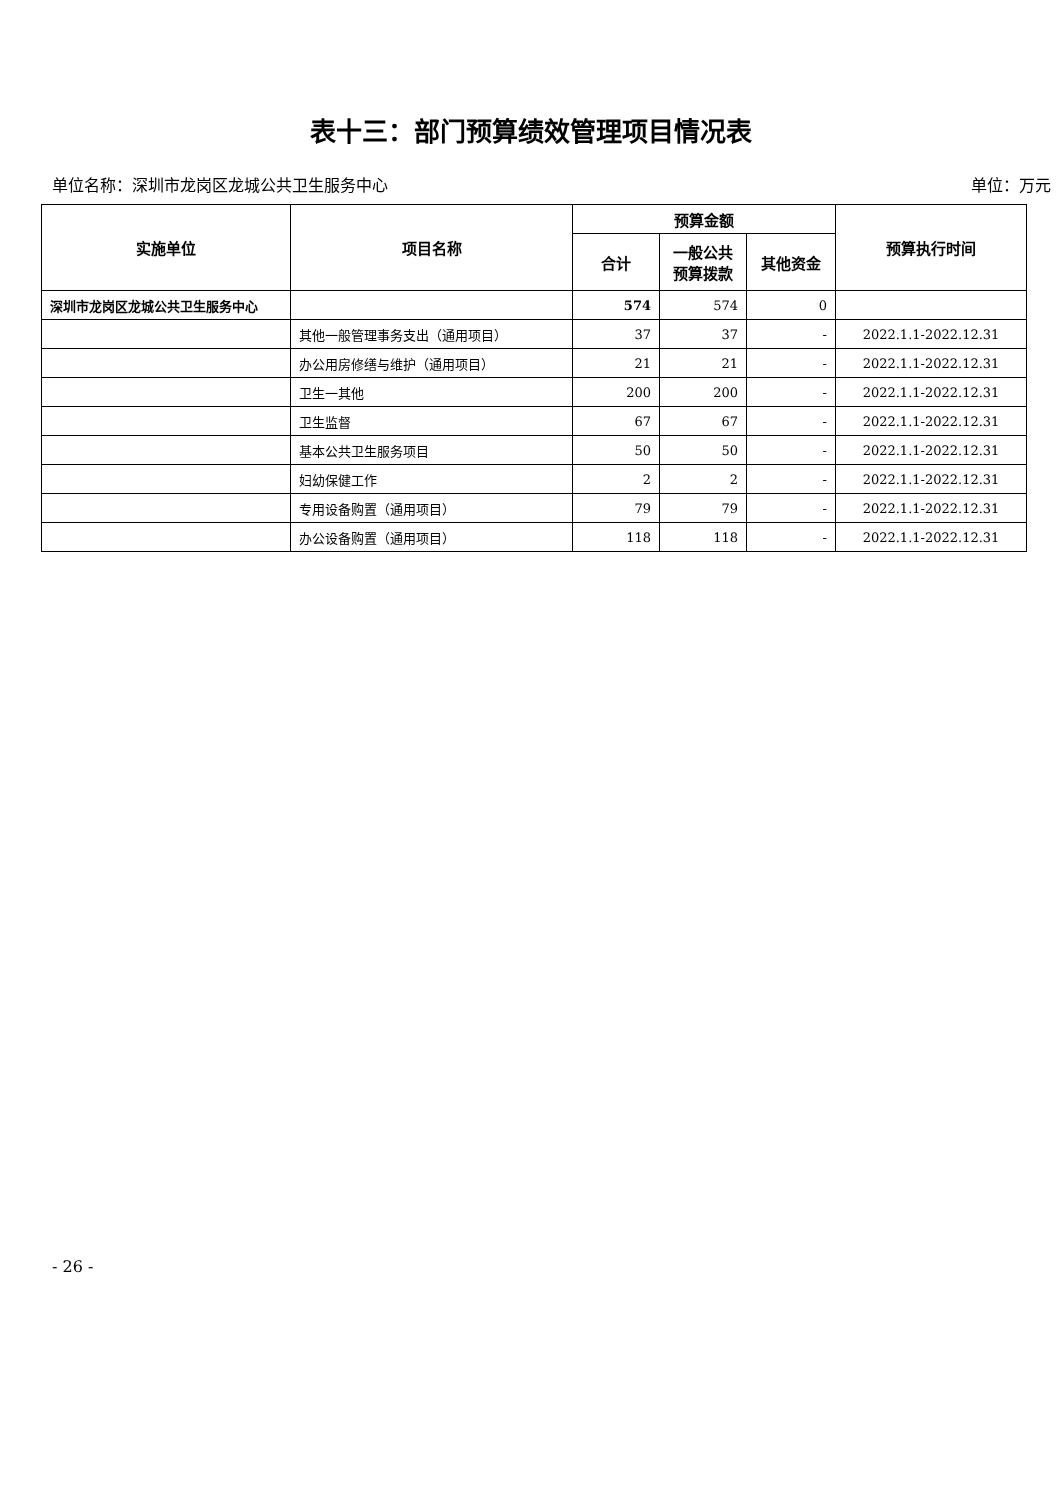表十三：部门预算绩效管理项目情况表
单位名称：深圳市龙岗区龙城公共卫生服务中心 单位：万元
| 实施单位 | 项目名称 | 预算金额 | | | 预算执行时间 |
| --- | --- | --- | --- | --- | --- |
| | | 合计 | 一般公共 预算拨款 | 其他资金 | |
| 深圳市龙岗区龙城公共卫生服务中心 | | 574 | 574 | 0 | |
| | 其他一般管理事务支出（通用项目） | 37 | 37 | - | 2022.1.1-2022.12.31 |
| | 办公用房修缮与维护（通用项目） | 21 | 21 | - | 2022.1.1-2022.12.31 |
| | 卫生一其他 | 200 | 200 | - | 2022.1.1-2022.12.31 |
| | 卫生监督 | 67 | 67 | - | 2022.1.1-2022.12.31 |
| | 基本公共卫生服务项目 | 50 | 50 | - | 2022.1.1-2022.12.31 |
| | 妇幼保健工作 | 2 | 2 | - | 2022.1.1-2022.12.31 |
| | 专用设备购置（通用项目） | 79 | 79 | - | 2022.1.1-2022.12.31 |
| | 办公设备购置（通用项目） | 118 | 118 | - | 2022.1.1-2022.12.31 |
- 26 -